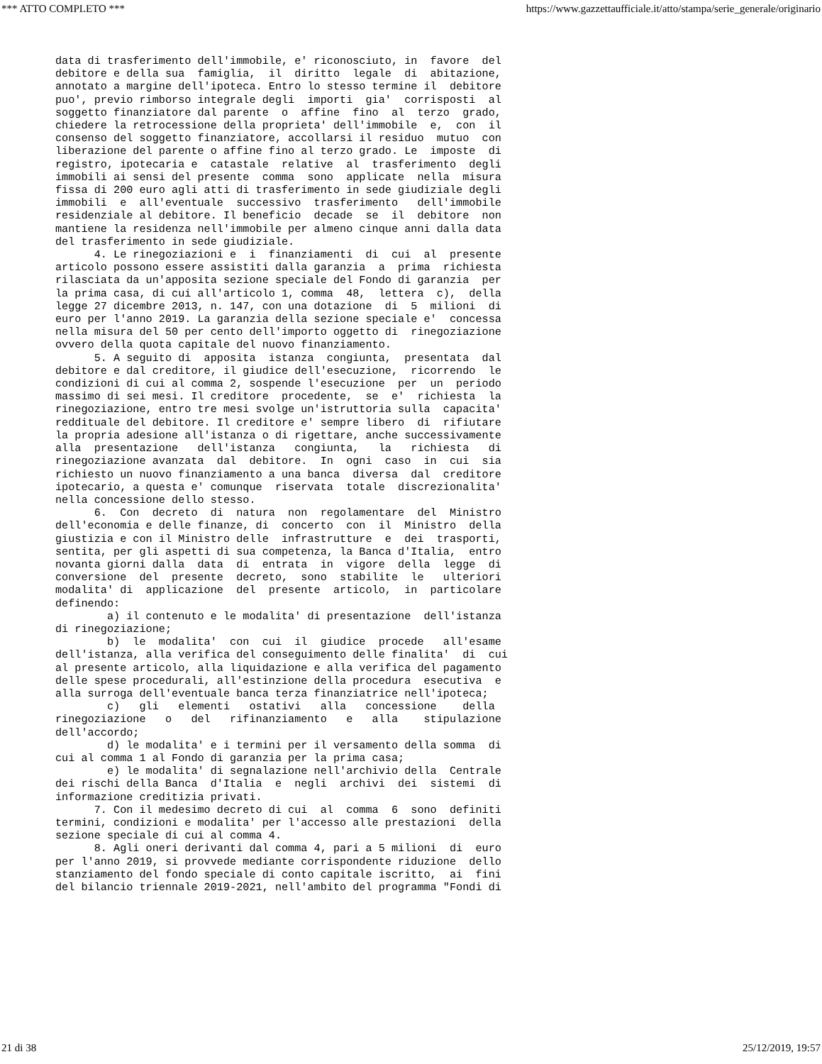*** ATTO COMPLETO *** https://www.gazzettaufficiale.it/atto/stampa/serie_generale/originario
data di trasferimento dell'immobile, e' riconosciuto, in  favore  del
debitore e della sua  famiglia,  il  diritto  legale  di  abitazione,
annotato a margine dell'ipoteca. Entro lo stesso termine il  debitore
puo', previo rimborso integrale degli  importi  gia'  corrisposti  al
soggetto finanziatore dal parente  o  affine  fino  al  terzo  grado,
chiedere la retrocessione della proprieta' dell'immobile  e,  con  il
consenso del soggetto finanziatore, accollarsi il residuo  mutuo  con
liberazione del parente o affine fino al terzo grado. Le  imposte  di
registro, ipotecaria e  catastale  relative  al  trasferimento  degli
immobili ai sensi del presente  comma  sono  applicate  nella  misura
fissa di 200 euro agli atti di trasferimento in sede giudiziale degli
immobili  e  all'eventuale  successivo  trasferimento   dell'immobile
residenziale al debitore. Il beneficio  decade  se  il  debitore  non
mantiene la residenza nell'immobile per almeno cinque anni dalla data
del trasferimento in sede giudiziale.
      4. Le rinegoziazioni e  i  finanziamenti  di  cui  al  presente
articolo possono essere assistiti dalla garanzia  a  prima  richiesta
rilasciata da un'apposita sezione speciale del Fondo di garanzia  per
la prima casa, di cui all'articolo 1, comma  48,  lettera  c),  della
legge 27 dicembre 2013, n. 147, con una dotazione  di  5  milioni  di
euro per l'anno 2019. La garanzia della sezione speciale e'  concessa
nella misura del 50 per cento dell'importo oggetto di  rinegoziazione
ovvero della quota capitale del nuovo finanziamento.
      5. A seguito di  apposita  istanza  congiunta,  presentata  dal
debitore e dal creditore, il giudice dell'esecuzione,  ricorrendo  le
condizioni di cui al comma 2, sospende l'esecuzione  per  un  periodo
massimo di sei mesi. Il creditore  procedente,  se  e'  richiesta  la
rinegoziazione, entro tre mesi svolge un'istruttoria sulla  capacita'
reddituale del debitore. Il creditore e' sempre libero  di  rifiutare
la propria adesione all'istanza o di rigettare, anche successivamente
alla  presentazione   dell'istanza   congiunta,   la   richiesta   di
rinegoziazione avanzata  dal  debitore.  In  ogni  caso  in  cui  sia
richiesto un nuovo finanziamento a una banca  diversa  dal  creditore
ipotecario, a questa e' comunque  riservata  totale  discrezionalita'
nella concessione dello stesso.
      6.  Con  decreto  di  natura  non  regolamentare  del  Ministro
dell'economia e delle finanze, di  concerto  con  il  Ministro  della
giustizia e con il Ministro delle  infrastrutture  e  dei  trasporti,
sentita, per gli aspetti di sua competenza, la Banca d'Italia,  entro
novanta giorni dalla  data  di  entrata  in  vigore  della  legge  di
conversione  del  presente  decreto,  sono  stabilite  le   ulteriori
modalita' di  applicazione  del  presente  articolo,  in  particolare
definendo:
        a) il contenuto e le modalita' di presentazione  dell'istanza
di rinegoziazione;
        b)  le  modalita'  con  cui  il  giudice  procede   all'esame
dell'istanza, alla verifica del conseguimento delle finalita'  di  cui
al presente articolo, alla liquidazione e alla verifica del pagamento
delle spese procedurali, all'estinzione della procedura  esecutiva  e
alla surroga dell'eventuale banca terza finanziatrice nell'ipoteca;
        c)   gli   elementi   ostativi   alla   concessione    della
rinegoziazione   o   del   rifinanziamento   e   alla    stipulazione
dell'accordo;
        d) le modalita' e i termini per il versamento della somma  di
cui al comma 1 al Fondo di garanzia per la prima casa;
        e) le modalita' di segnalazione nell'archivio della  Centrale
dei rischi della Banca  d'Italia  e  negli  archivi  dei  sistemi  di
informazione creditizia privati.
      7. Con il medesimo decreto di cui  al  comma  6  sono  definiti
termini, condizioni e modalita' per l'accesso alle prestazioni  della
sezione speciale di cui al comma 4.
      8. Agli oneri derivanti dal comma 4, pari a 5 milioni  di  euro
per l'anno 2019, si provvede mediante corrispondente riduzione  dello
stanziamento del fondo speciale di conto capitale iscritto,  ai  fini
del bilancio triennale 2019-2021, nell'ambito del programma "Fondi di
21 di 38 25/12/2019, 19:57